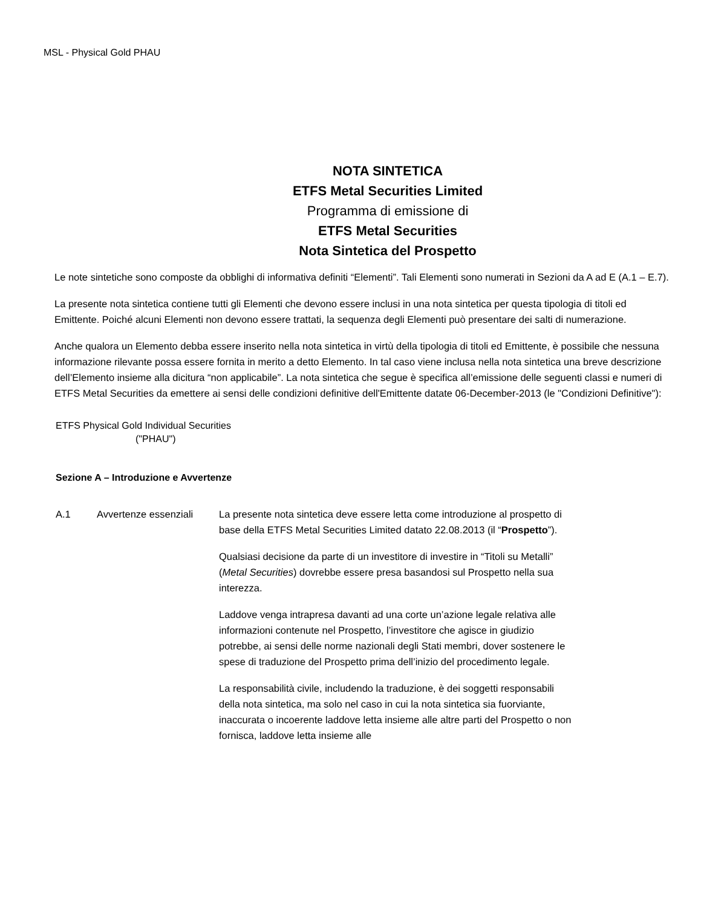MSL - Physical Gold PHAU
NOTA SINTETICA
ETFS Metal Securities Limited
Programma di emissione di
ETFS Metal Securities
Nota Sintetica del Prospetto
Le note sintetiche sono composte da obblighi di informativa definiti “Elementi”. Tali Elementi sono numerati in Sezioni da A ad E (A.1 – E.7).
La presente nota sintetica contiene tutti gli Elementi che devono essere inclusi in una nota sintetica per questa tipologia di titoli ed Emittente. Poiché alcuni Elementi non devono essere trattati, la sequenza degli Elementi può presentare dei salti di numerazione.
Anche qualora un Elemento debba essere inserito nella nota sintetica in virtù della tipologia di titoli ed Emittente, è possibile che nessuna informazione rilevante possa essere fornita in merito a detto Elemento. In tal caso viene inclusa nella nota sintetica una breve descrizione dell’Elemento insieme alla dicitura “non applicabile”. La nota sintetica che segue è specifica all’emissione delle seguenti classi e numeri di ETFS Metal Securities da emettere ai sensi delle condizioni definitive dell'Emittente datate 06-December-2013 (le "Condizioni Definitive"):
ETFS Physical Gold Individual Securities
("PHAU")
Sezione A – Introduzione e Avvertenze
| A.1 | Avvertenze essenziali | La presente nota sintetica deve essere letta come introduzione al prospetto di base della ETFS Metal Securities Limited datato 22.08.2013 (il “ Prospetto ”). Qualsiasi decisione da parte di un investitore di investire in “Titoli su Metalli” ( Metal Securities ) dovrebbe essere presa basandosi sul Prospetto nella sua interezza. Laddove venga intrapresa davanti ad una corte un’azione legale relativa alle informazioni contenute nel Prospetto, l’investitore che agisce in giudizio potrebbe, ai sensi delle norme nazionali degli Stati membri, dover sostenere le spese di traduzione del Prospetto prima dell’inizio del procedimento legale. La responsabilità civile, includendo la traduzione, è dei soggetti responsabili della nota sintetica, ma solo nel caso in cui la nota sintetica sia fuorviante, inaccurata o incoerente laddove letta insieme alle altre parti del Prospetto o non fornisca, laddove letta insieme alle |